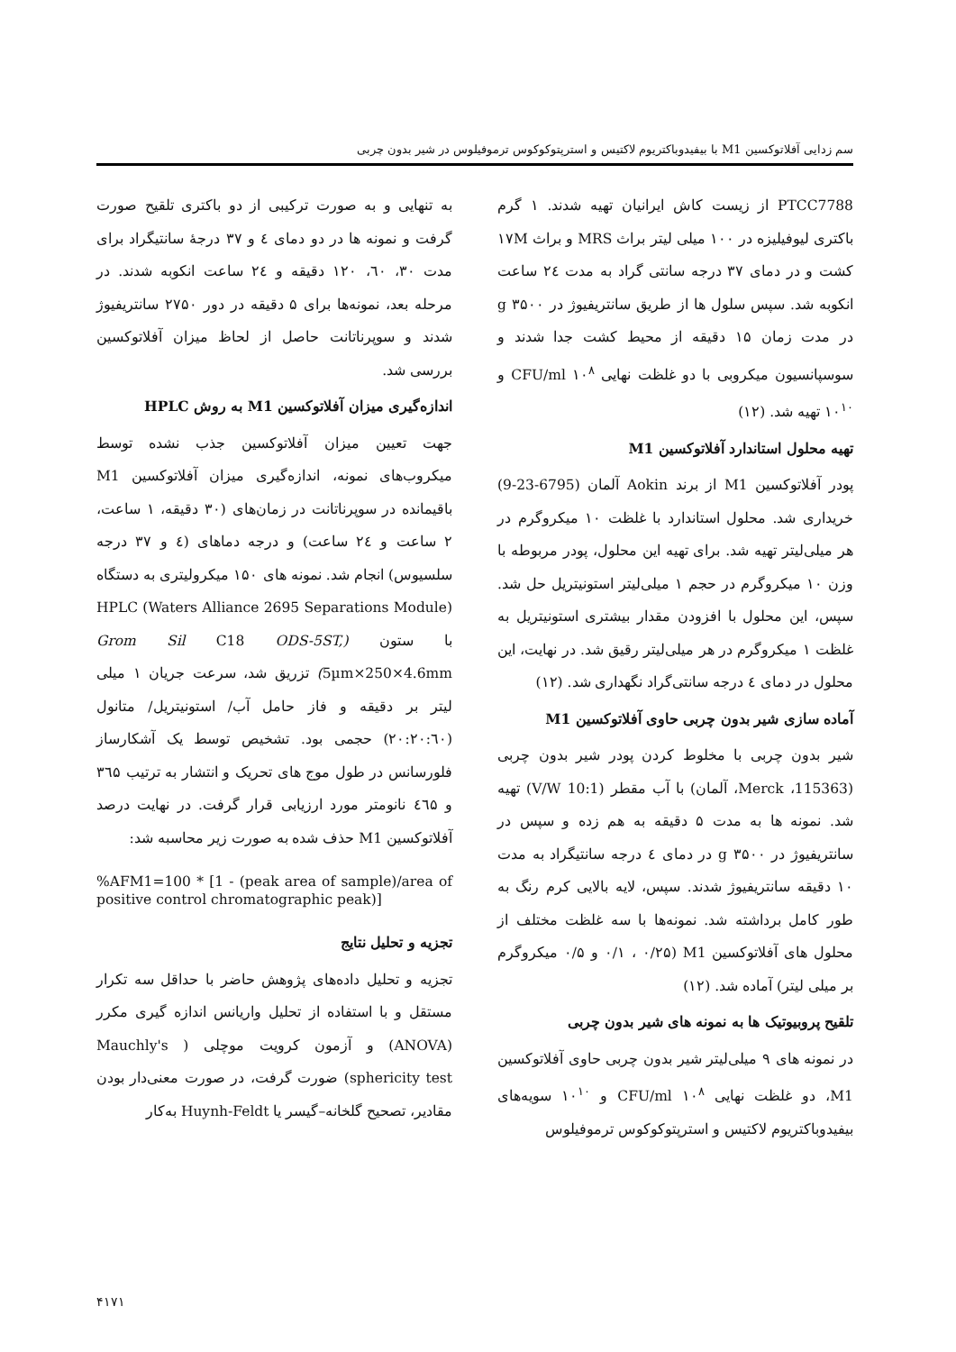سم زدایی آفلاتوکسین M1 با بیفیدوباکتریوم لاکتیس و استرپتوکوکوس ترموفیلوس در شیر بدون چربی
PTCC7788 از زیست کاش ایرانیان تهیه شدند. ۱ گرم باکتری لیوفیلیزه در ۱۰۰ میلی لیتر براث MRS و براث ۱۷M کشت و در دمای ۳۷ درجه سانتی گراد به مدت ۲٤ ساعت انکوبه شد. سپس سلول ها از طریق سانتریفیوژ در ۳۵۰۰ g در مدت زمان ۱۵ دقیقه از محیط کشت جدا شدند و سوسپانسیون میکروبی با دو غلظت نهایی CFU/ml ۱۰<sup>۸</sup> و ۱۰<sup>۱۰</sup> تهیه شد. (۱۲)
تهیه محلول استاندارد آفلاتوکسین M1
پودر آفلاتوکسین M1 از برند Aokin آلمان (6795-23-9) خریداری شد. محلول استاندارد با غلظت ۱۰ میکروگرم در هر میلی‌لیتر تهیه شد. برای تهیه این محلول، پودر مربوطه با وزن ۱۰ میکروگرم در حجم ۱ میلی‌لیتر استونیتریل حل شد. سپس، این محلول با افزودن مقدار بیشتری استونیتریل به غلظت ۱ میکروگرم در هر میلی‌لیتر رقیق شد. در نهایت، این محلول در دمای ٤ درجه سانتی‌گراد نگهداری شد. (۱۲)
آماده سازی شیر بدون چربی حاوی آفلاتوکسین M1
شیر بدون چربی با مخلوط کردن پودر شیر بدون چربی (115363، Merck، آلمان) با آب مقطر (10:1 V/W) تهیه شد. نمونه ها به مدت ۵ دقیقه به هم زده و سپس در سانتریفیوژ در ۳۵۰۰ g در دمای ٤ درجه سانتیگراد به مدت ۱۰ دقیقه سانتریفیوژ شدند. سپس، لایه بالایی کرم رنگ به طور کامل برداشته شد. نمونه‌ها با سه غلظت مختلف از محلول های آفلاتوکسین M1 (۰/۱ ، ۰/۲۵ و ۰/۵ میکروگرم بر میلی لیتر) آماده شد. (۱۲)
تلقیح پروبیوتیک ها به نمونه های شیر بدون چربی
در نمونه های ۹ میلی‌لیتر شیر بدون چربی حاوی آفلاتوکسین M1، دو غلظت نهایی CFU/ml ۱۰<sup>۸</sup> و ۱۰<sup>۱۰</sup> سویه‌های بیفیدوباکتریوم لاکتیس و استرپتوکوکوس ترموفیلوس
به تنهایی و به صورت ترکیبی از دو باکتری تلقیح صورت گرفت و نمونه ها در دو دمای ٤ و ۳۷ درجهٔ سانتیگراد برای مدت ۳۰، ٦۰، ۱۲۰ دقیقه و ۲٤ ساعت انکوبه شدند. در مرحله بعد، نمونه‌ها برای ۵ دقیقه در دور ۲۷۵۰ سانتریفیوژ شدند و سوپرناتانت حاصل از لحاظ میزان آفلاتوکسین بررسی شد.
اندازه‌گیری میزان آفلاتوکسین M1 به روش HPLC
جهت تعیین میزان آفلاتوکسین جذب نشده توسط میکروب‌های نمونه، اندازه‌گیری میزان آفلاتوکسین M1 باقیمانده در سوپرناتانت در زمان‌های (۳۰ دقیقه، ۱ ساعت، ۲ ساعت و ۲٤ ساعت) و درجه دماهای (٤ و ۳۷ درجه سلسیوس) انجام شد. نمونه های ۱۵۰ میکرولیتری به دستگاه (Waters Alliance 2695 Separations Module) HPLC با ستون (Grom Sil C18 ODS-5ST, 5µm×250×4.6mm) تزریق شد، سرعت جریان ۱ میلی لیتر بر دقیقه و فاز حامل آب/ استونیتریل/ متانول (۲۰:۲۰:٦۰) حجمی بود. تشخیص توسط یک آشکارساز فلورسانس در طول موج های تحریک و انتشار به ترتیب ۳٦۵ و ٤٦۵ نانومتر مورد ارزیابی قرار گرفت. در نهایت درصد آفلاتوکسین M1 حذف شده به صورت زیر محاسبه شد:
%AFM1=100 * [1 - (peak area of sample)/area of positive control chromatographic peak)]
تجزیه و تحلیل نتایج
تجزیه و تحلیل داده‌های پژوهش حاضر با حداقل سه تکرار مستقل و با استفاده از تحلیل واریانس اندازه گیری مکرر (ANOVA) و آزمون کرویت موچلی ( Mauchly's sphericity test) ضورت گرفت، در صورت معنی‌دار بودن مقادیر، تصحیح گلخانه–گیسر یا Huynh-Feldt به‌کار
۴۱۷۱